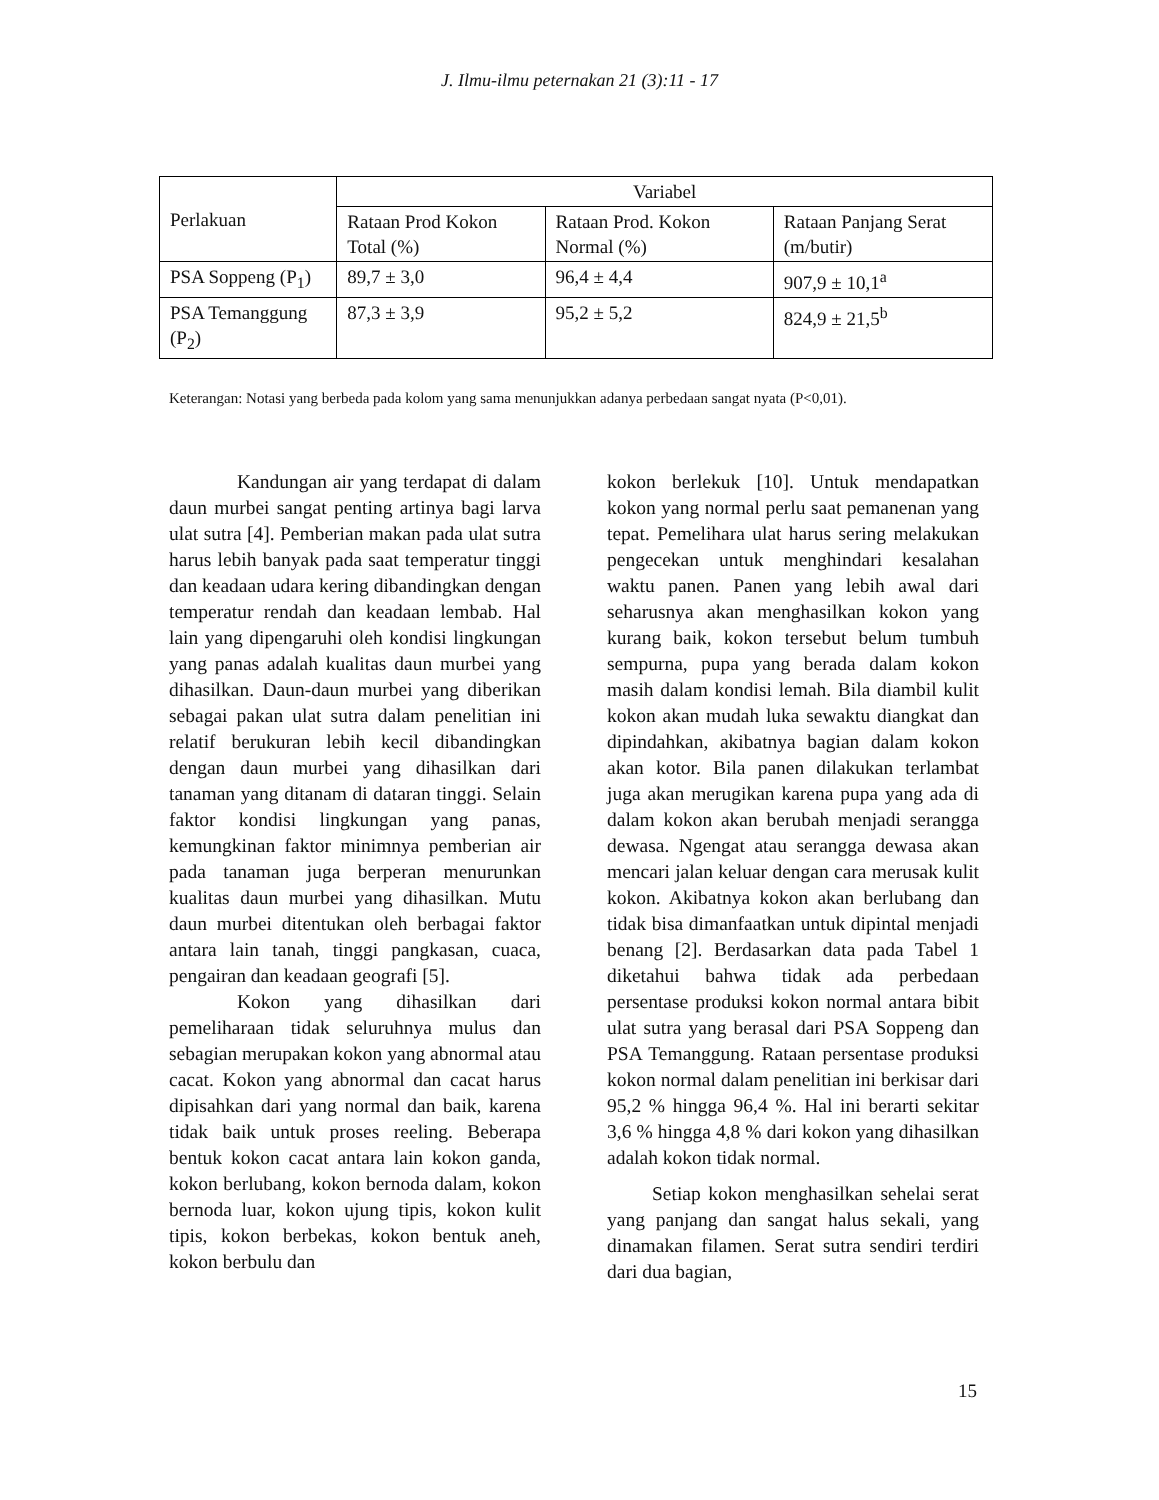J. Ilmu-ilmu peternakan 21 (3):11 - 17
| Perlakuan | Variabel | | |
| --- | --- | --- | --- |
| | Rataan Prod Kokon Total (%) | Rataan Prod. Kokon Normal (%) | Rataan Panjang Serat (m/butir) |
| PSA Soppeng (P<sub>1</sub>) | 89,7 ± 3,0 | 96,4 ± 4,4 | 907,9 ± 10,1<sup>a</sup> |
| PSA Temanggung (P<sub>2</sub>) | 87,3 ± 3,9 | 95,2 ± 5,2 | 824,9 ± 21,5<sup>b</sup> |
Keterangan: Notasi yang berbeda pada kolom yang sama menunjukkan adanya perbedaan sangat nyata (P<0,01).
Kandungan air yang terdapat di dalam daun murbei sangat penting artinya bagi larva ulat sutra [4]. Pemberian makan pada ulat sutra harus lebih banyak pada saat temperatur tinggi dan keadaan udara kering dibandingkan dengan temperatur rendah dan keadaan lembab. Hal lain yang dipengaruhi oleh kondisi lingkungan yang panas adalah kualitas daun murbei yang dihasilkan. Daun-daun murbei yang diberikan sebagai pakan ulat sutra dalam penelitian ini relatif berukuran lebih kecil dibandingkan dengan daun murbei yang dihasilkan dari tanaman yang ditanam di dataran tinggi. Selain faktor kondisi lingkungan yang panas, kemungkinan faktor minimnya pemberian air pada tanaman juga berperan menurunkan kualitas daun murbei yang dihasilkan. Mutu daun murbei ditentukan oleh berbagai faktor antara lain tanah, tinggi pangkasan, cuaca, pengairan dan keadaan geografi [5].
Kokon yang dihasilkan dari pemeliharaan tidak seluruhnya mulus dan sebagian merupakan kokon yang abnormal atau cacat. Kokon yang abnormal dan cacat harus dipisahkan dari yang normal dan baik, karena tidak baik untuk proses reeling. Beberapa bentuk kokon cacat antara lain kokon ganda, kokon berlubang, kokon bernoda dalam, kokon bernoda luar, kokon ujung tipis, kokon kulit tipis, kokon berbekas, kokon bentuk aneh, kokon berbulu dan
kokon berlekuk [10]. Untuk mendapatkan kokon yang normal perlu saat pemanenan yang tepat. Pemelihara ulat harus sering melakukan pengecekan untuk menghindari kesalahan waktu panen. Panen yang lebih awal dari seharusnya akan menghasilkan kokon yang kurang baik, kokon tersebut belum tumbuh sempurna, pupa yang berada dalam kokon masih dalam kondisi lemah. Bila diambil kulit kokon akan mudah luka sewaktu diangkat dan dipindahkan, akibatnya bagian dalam kokon akan kotor. Bila panen dilakukan terlambat juga akan merugikan karena pupa yang ada di dalam kokon akan berubah menjadi serangga dewasa. Ngengat atau serangga dewasa akan mencari jalan keluar dengan cara merusak kulit kokon. Akibatnya kokon akan berlubang dan tidak bisa dimanfaatkan untuk dipintal menjadi benang [2]. Berdasarkan data pada Tabel 1 diketahui bahwa tidak ada perbedaan persentase produksi kokon normal antara bibit ulat sutra yang berasal dari PSA Soppeng dan PSA Temanggung. Rataan persentase produksi kokon normal dalam penelitian ini berkisar dari 95,2 % hingga 96,4 %. Hal ini berarti sekitar 3,6 % hingga 4,8 % dari kokon yang dihasilkan adalah kokon tidak normal.
Setiap kokon menghasilkan sehelai serat yang panjang dan sangat halus sekali, yang dinamakan filamen. Serat sutra sendiri terdiri dari dua bagian,
15